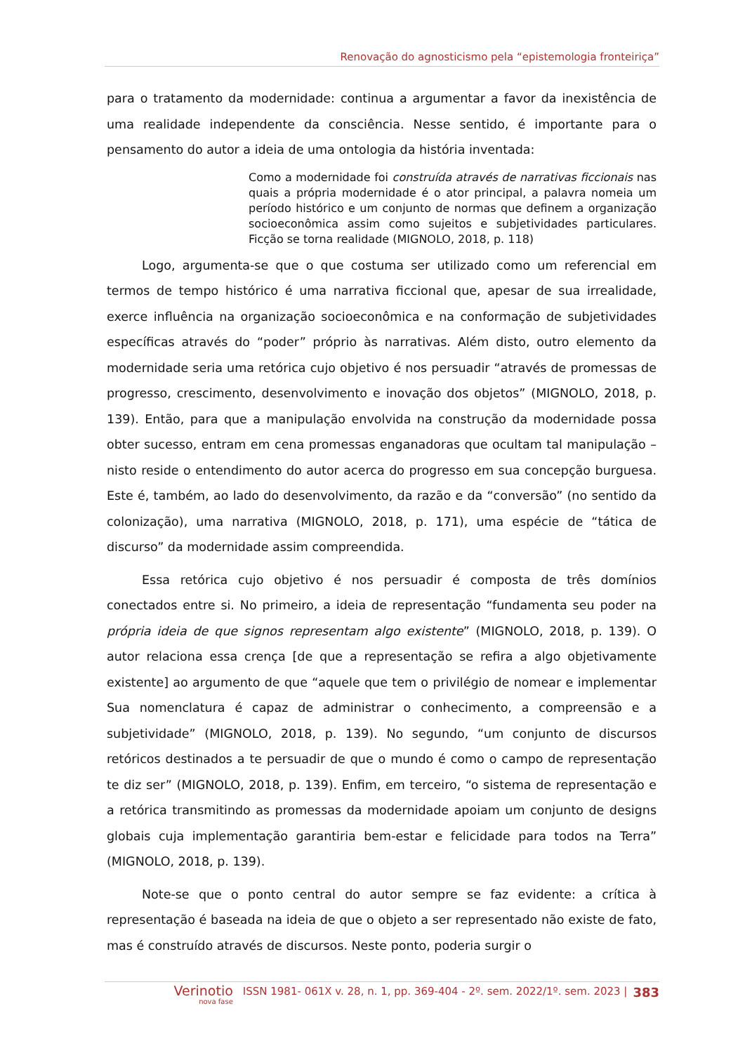Renovação do agnosticismo pela “epistemologia fronteiriça”
para o tratamento da modernidade: continua a argumentar a favor da inexistência de uma realidade independente da consciência. Nesse sentido, é importante para o pensamento do autor a ideia de uma ontologia da história inventada:
Como a modernidade foi construída através de narrativas ficcionais nas quais a própria modernidade é o ator principal, a palavra nomeia um período histórico e um conjunto de normas que definem a organização socioeconômica assim como sujeitos e subjetividades particulares. Ficção se torna realidade (MIGNOLO, 2018, p. 118)
Logo, argumenta-se que o que costuma ser utilizado como um referencial em termos de tempo histórico é uma narrativa ficcional que, apesar de sua irrealidade, exerce influência na organização socioeconômica e na conformação de subjetividades específicas através do “poder” próprio às narrativas. Além disto, outro elemento da modernidade seria uma retórica cujo objetivo é nos persuadir “através de promessas de progresso, crescimento, desenvolvimento e inovação dos objetos” (MIGNOLO, 2018, p. 139). Então, para que a manipulação envolvida na construção da modernidade possa obter sucesso, entram em cena promessas enganadoras que ocultam tal manipulação – nisto reside o entendimento do autor acerca do progresso em sua concepção burguesa. Este é, também, ao lado do desenvolvimento, da razão e da “conversão” (no sentido da colonização), uma narrativa (MIGNOLO, 2018, p. 171), uma espécie de “tática de discurso” da modernidade assim compreendida.
Essa retórica cujo objetivo é nos persuadir é composta de três domínios conectados entre si. No primeiro, a ideia de representação “fundamenta seu poder na própria ideia de que signos representam algo existente” (MIGNOLO, 2018, p. 139). O autor relaciona essa crença [de que a representação se refira a algo objetivamente existente] ao argumento de que “aquele que tem o privilégio de nomear e implementar Sua nomenclatura é capaz de administrar o conhecimento, a compreensão e a subjetividade” (MIGNOLO, 2018, p. 139). No segundo, “um conjunto de discursos retóricos destinados a te persuadir de que o mundo é como o campo de representação te diz ser” (MIGNOLO, 2018, p. 139). Enfim, em terceiro, “o sistema de representação e a retórica transmitindo as promessas da modernidade apoiam um conjunto de designs globais cuja implementação garantiria bem-estar e felicidade para todos na Terra” (MIGNOLO, 2018, p. 139).
Note-se que o ponto central do autor sempre se faz evidente: a crítica à representação é baseada na ideia de que o objeto a ser representado não existe de fato, mas é construído através de discursos. Neste ponto, poderia surgir o
Verinotio
nova fase
ISSN 1981- 061X v. 28, n. 1, pp. 369-404 - 2º. sem. 2022/1º. sem. 2023 | 383